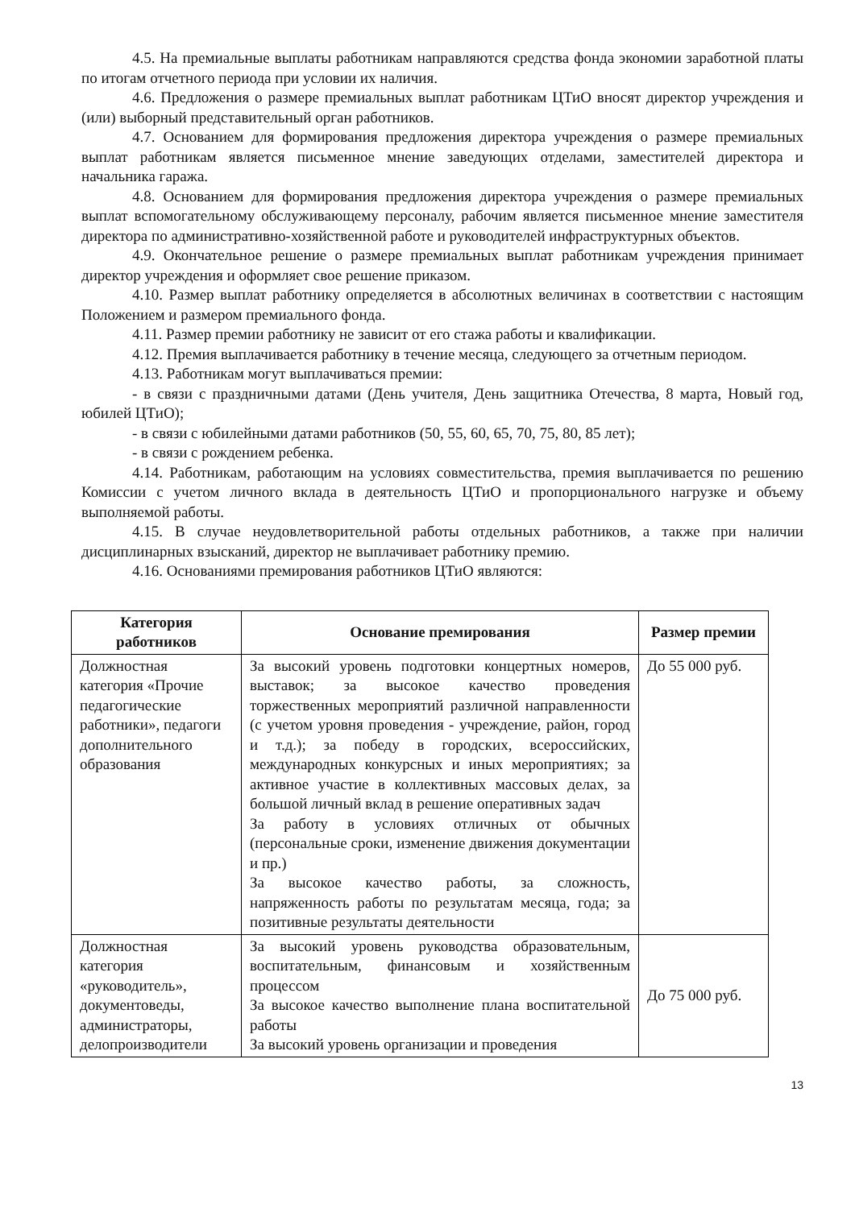4.5. На премиальные выплаты работникам направляются средства фонда экономии заработной платы по итогам отчетного периода при условии их наличия.
4.6. Предложения о размере премиальных выплат работникам ЦТиО вносят директор учреждения и (или) выборный представительный орган работников.
4.7. Основанием для формирования предложения директора учреждения о размере премиальных выплат работникам является письменное мнение заведующих отделами, заместителей директора и начальника гаража.
4.8. Основанием для формирования предложения директора учреждения о размере премиальных выплат вспомогательному обслуживающему персоналу, рабочим является письменное мнение заместителя директора по административно-хозяйственной работе и руководителей инфраструктурных объектов.
4.9. Окончательное решение о размере премиальных выплат работникам учреждения принимает директор учреждения и оформляет свое решение приказом.
4.10. Размер выплат работнику определяется в абсолютных величинах в соответствии с настоящим Положением и размером премиального фонда.
4.11. Размер премии работнику не зависит от его стажа работы и квалификации.
4.12. Премия выплачивается работнику в течение месяца, следующего за отчетным периодом.
4.13. Работникам могут выплачиваться премии:
- в связи с праздничными датами (День учителя, День защитника Отечества, 8 марта, Новый год, юбилей ЦТиО);
- в связи с юбилейными датами работников (50, 55, 60, 65, 70, 75, 80, 85 лет);
- в связи с рождением ребенка.
4.14. Работникам, работающим на условиях совместительства, премия выплачивается по решению Комиссии с учетом личного вклада в деятельность ЦТиО и пропорционального нагрузке и объему выполняемой работы.
4.15. В случае неудовлетворительной работы отдельных работников, а также при наличии дисциплинарных взысканий, директор не выплачивает работнику премию.
4.16. Основаниями премирования работников ЦТиО являются:
| Категория работников | Основание премирования | Размер премии |
| --- | --- | --- |
| Должностная категория «Прочие педагогические работники», педагоги дополнительного образования | За высокий уровень подготовки концертных номеров, выставок; за высокое качество проведения торжественных мероприятий различной направленности (с учетом уровня проведения - учреждение, район, город и т.д.); за победу в городских, всероссийских, международных конкурсных и иных мероприятиях; за активное участие в коллективных массовых делах, за большой личный вклад в решение оперативных задач За работу в условиях отличных от обычных (персональные сроки, изменение движения документации и пр.) За высокое качество работы, за сложность, напряженность работы по результатам месяца, года; за позитивные результаты деятельности | До 55 000 руб. |
| Должностная категория «руководитель», документоведы, администраторы, делопроизводители | За высокий уровень руководства образовательным, воспитательным, финансовым и хозяйственным процессом За высокое качество выполнение плана воспитательной работы За высокий уровень организации и проведения | До 75 000 руб. |
13